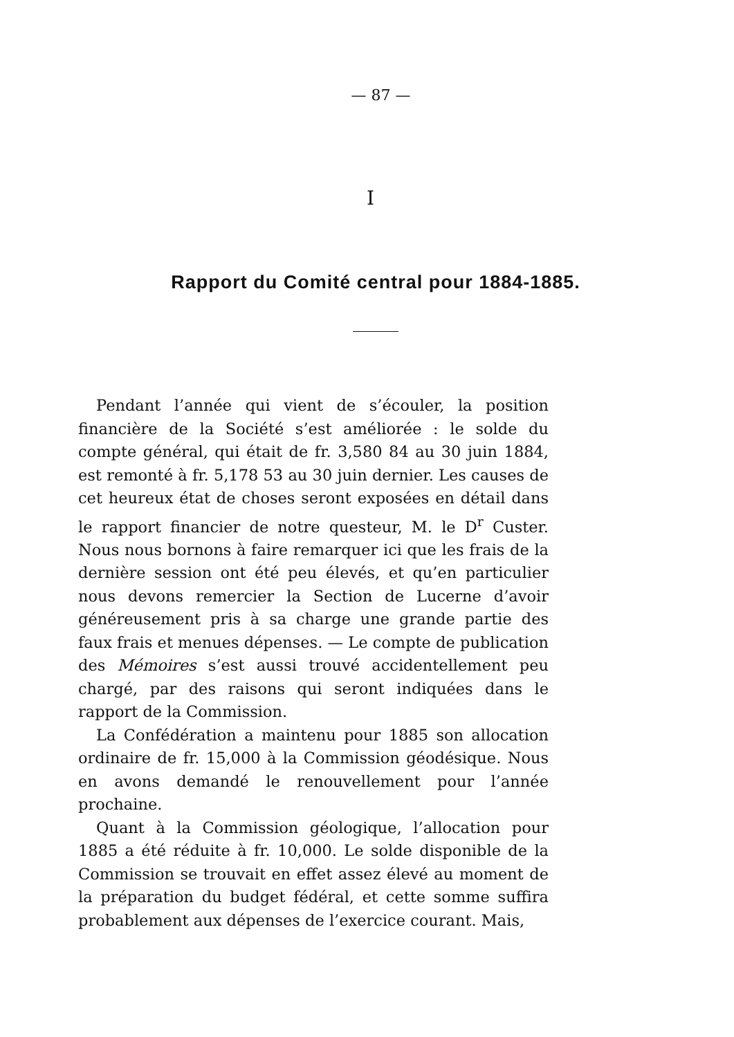— 87 —
I
Rapport du Comité central pour 1884-1885.
Pendant l’année qui vient de s’écouler, la position financière de la Société s’est améliorée : le solde du compte général, qui était de fr. 3,580 84 au 30 juin 1884, est remonté à fr. 5,178 53 au 30 juin dernier. Les causes de cet heureux état de choses seront exposées en détail dans le rapport financier de notre questeur, M. le D<sup>r</sup> Custer. Nous nous bornons à faire remarquer ici que les frais de la dernière session ont été peu élevés, et qu’en particulier nous devons remercier la Section de Lucerne d’avoir généreusement pris à sa charge une grande partie des faux frais et menues dépenses. — Le compte de publication des Mémoires s’est aussi trouvé accidentellement peu chargé, par des raisons qui seront indiquées dans le rapport de la Commission.
La Confédération a maintenu pour 1885 son allocation ordinaire de fr. 15,000 à la Commission géodésique. Nous en avons demandé le renouvellement pour l’année prochaine.
Quant à la Commission géologique, l’allocation pour 1885 a été réduite à fr. 10,000. Le solde disponible de la Commission se trouvait en effet assez élevé au moment de la préparation du budget fédéral, et cette somme suffira probablement aux dépenses de l’exercice courant. Mais,